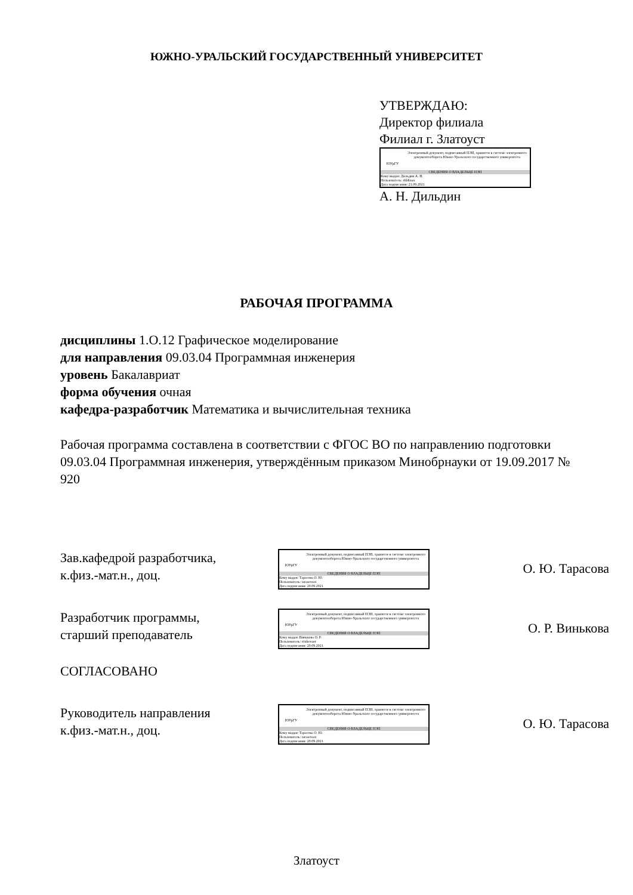ЮЖНО-УРАЛЬСКИЙ ГОСУДАРСТВЕННЫЙ УНИВЕРСИТЕТ
УТВЕРЖДАЮ:
Директор филиала
Филиал г. Златоуст
ЮУрГУ
Электронный документ, подписанный ПЭП, хранится в системе электронного документооборота Южно-Уральского государственного университета
СВЕДЕНИЯ О ВЛАДЕЛЬЦЕ ПЭП
Кому выдан: Дильдин А. Н.
Пользователь: dildinan
Дата подписания: 21.09.2021
А. Н. Дильдин
РАБОЧАЯ ПРОГРАММА
дисциплины 1.О.12 Графическое моделирование
для направления 09.03.04 Программная инженерия
уровень Бакалавриат
форма обучения очная
кафедра-разработчик Математика и вычислительная техника
Рабочая программа составлена в соответствии с ФГОС ВО по направлению подготовки 09.03.04 Программная инженерия, утверждённым приказом Минобрнауки от 19.09.2017 № 920
Зав.кафедрой разработчика,
к.физ.-мат.н., доц.
ЮУрГУ
Электронный документ, подписанный ПЭП, хранится в системе электронного документооборота Южно-Уральского государственного университета
СВЕДЕНИЯ О ВЛАДЕЛЬЦЕ ПЭП
Кому выдан: Тарасова О. Ю.
Пользователь: tarasovaoi
Дата подписания: 20.09.2021
О. Ю. Тарасова
Разработчик программы,
старший преподаватель
ЮУрГУ
Электронный документ, подписанный ПЭП, хранится в системе электронного документооборота Южно-Уральского государственного университета
СВЕДЕНИЯ О ВЛАДЕЛЬЦЕ ПЭП
Кому выдан: Винькова О. Р.
Пользователь: vinkovaor
Дата подписания: 20.09.2021
О. Р. Винькова
СОГЛАСОВАНО
Руководитель направления
к.физ.-мат.н., доц.
ЮУрГУ
Электронный документ, подписанный ПЭП, хранится в системе электронного документооборота Южно-Уральского государственного университета
СВЕДЕНИЯ О ВЛАДЕЛЬЦЕ ПЭП
Кому выдан: Тарасова О. Ю.
Пользователь: tarasovaoi
Дата подписания: 20.09.2021
О. Ю. Тарасова
Златоуст